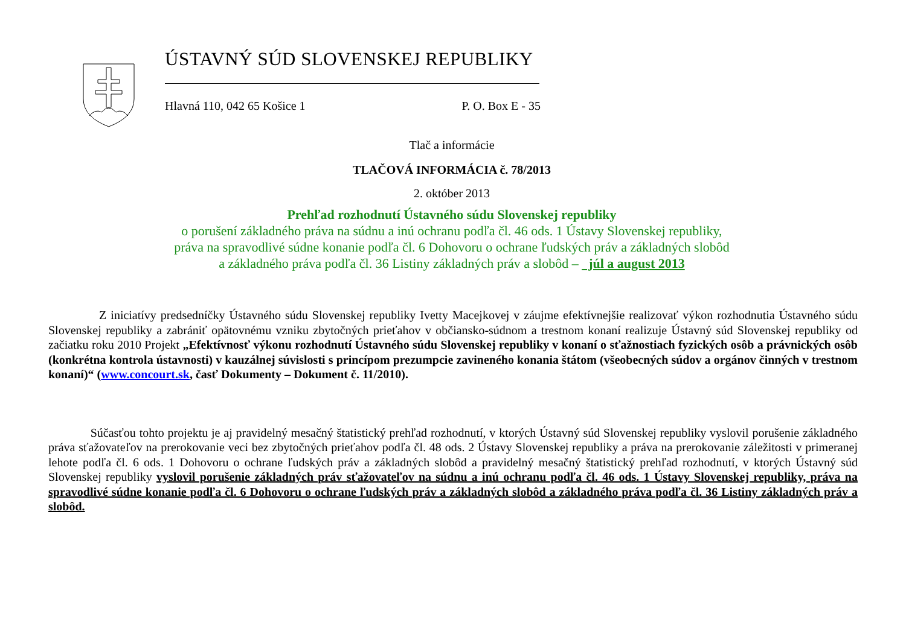ÚSTAVNÝ SÚD SLOVENSKEJ REPUBLIKY
Hlavná 110, 042 65 Košice 1 P. O. Box E - 35
Tlač a informácie
TLAČOVÁ INFORMÁCIA č. 78/2013
2. október 2013
Prehľad rozhodnutí Ústavného súdu Slovenskej republiky
o porušení základného práva na súdnu a inú ochranu podľa čl. 46 ods. 1 Ústavy Slovenskej republiky,
práva na spravodlivé súdne konanie podľa čl. 6 Dohovoru o ochrane ľudských práv a základných slobôd
a základného práva podľa čl. 36 Listiny základných práv a slobôd – júl a august 2013
Z iniciatívy predsedníčky Ústavného súdu Slovenskej republiky Ivetty Macejkovej v záujme efektívnejšie realizovať výkon rozhodnutia Ústavného súdu Slovenskej republiky a zabrániť opätovnému vzniku zbytočných prieťahov v občiansko-súdnom a trestnom konaní realizuje Ústavný súd Slovenskej republiky od začiatku roku 2010 Projekt „Efektívnosť výkonu rozhodnutí Ústavného súdu Slovenskej republiky v konaní o sťažnostiach fyzických osôb a právnických osôb (konkrétna kontrola ústavnosti) v kauzálnej súvislosti s princípom prezumpcie zavineného konania štátom (všeobecných súdov a orgánov činných v trestnom konaní)“ (www.concourt.sk, časť Dokumenty – Dokument č. 11/2010).
Súčasťou tohto projektu je aj pravidelný mesačný štatistický prehľad rozhodnutí, v ktorých Ústavný súd Slovenskej republiky vyslovil porušenie základného práva sťažovateľov na prerokovanie veci bez zbytočných prieťahov podľa čl. 48 ods. 2 Ústavy Slovenskej republiky a práva na prerokovanie záležitosti v primeranej lehote podľa čl. 6 ods. 1 Dohovoru o ochrane ľudských práv a základných slobôd a pravidelný mesačný štatistický prehľad rozhodnutí, v ktorých Ústavný súd Slovenskej republiky vyslovil porušenie základných práv sťažovateľov na súdnu a inú ochranu podľa čl. 46 ods. 1 Ústavy Slovenskej republiky, práva na spravodlivé súdne konanie podľa čl. 6 Dohovoru o ochrane ľudských práv a základných slobôd a základného práva podľa čl. 36 Listiny základných práv a slobôd.